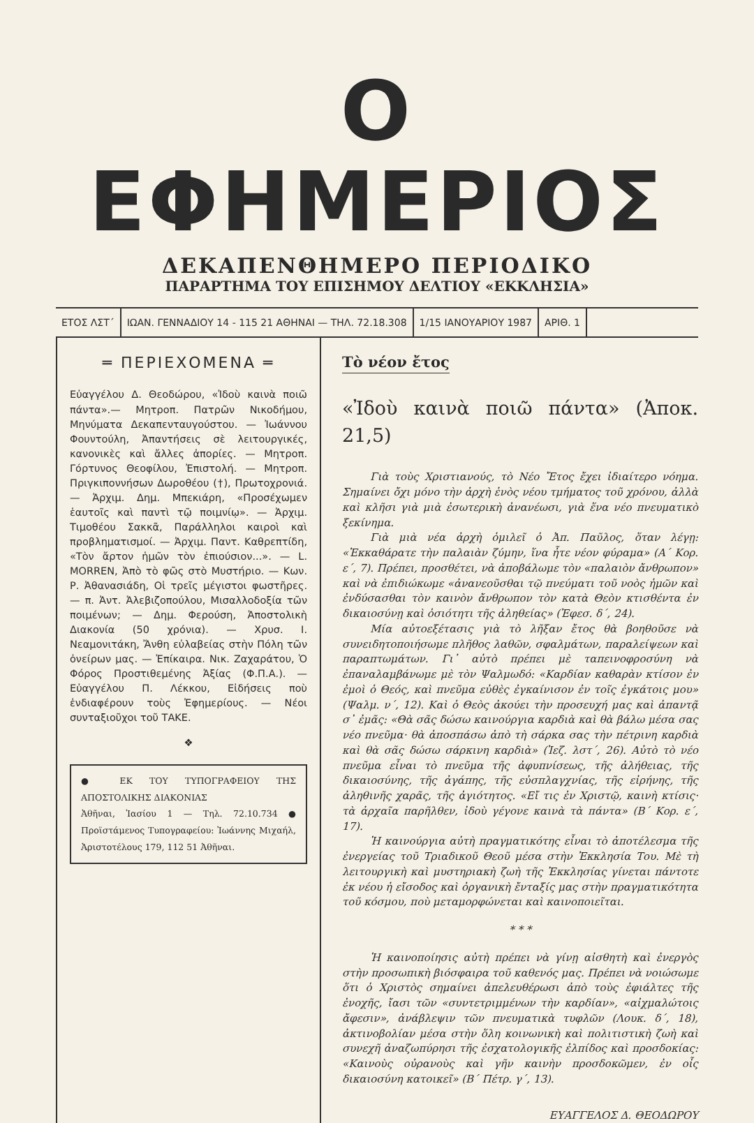Ο ΕΦΗΜΕΡΙΟΣ
ΔΕΚΑΠΕΝΘΗΜΕΡΟ ΠΕΡΙΟΔΙΚΟ
ΠΑΡΑΡΤΗΜΑ ΤΟΥ ΕΠΙΣΗΜΟΥ ΔΕΛΤΙΟΥ «ΕΚΚΛΗΣΙΑ»
ΕΤΟΣ ΛΣΤ΄ ΙΩΑΝ. ΓΕΝΝΑΔΙΟΥ 14 - 115 21 ΑΘΗΝΑΙ — ΤΗΛ. 72.18.308
1/15 ΙΑΝΟΥΑΡΙΟΥ 1987 ΑΡΙΘ. 1
═ ΠΕΡΙΕΧΟΜΕΝΑ ═
Εὐαγγέλου Δ. Θεοδώρου, «Ἰδοὺ καινὰ ποιῶ πάντα».— Μητροπ. Πατρῶν Νικοδήμου, Μηνύματα Δεκαπενταυγούστου. — Ἰωάννου Φουντούλη, Ἀπαντήσεις σὲ λειτουργικές, κανονικὲς καὶ ἄλλες ἀπορίες. — Μητροπ. Γόρτυνος Θεοφίλου, Ἐπιστολή. — Μητροπ. Πριγκιποννήσων Δωροθέου (†), Πρωτοχρονιά. — Ἀρχιμ. Δημ. Μπεκιάρη, «Προσέχωμεν ἑαυτοῖς καὶ παντὶ τῷ ποιμνίῳ». — Ἀρχιμ. Τιμοθέου Σακκᾶ, Παράλληλοι καιροὶ καὶ προβληματισμοί. — Ἀρχιμ. Παντ. Καθρεπτίδη, «Τὸν ἄρτον ἡμῶν τὸν ἐπιούσιον...». — L. MORREN, Ἀπὸ τὸ φῶς στὸ Μυστήριο. — Κων. Ρ. Ἀθανασιάδη, Οἱ τρεῖς μέγιστοι φωστῆρες. — π. Ἀντ. Ἀλεβιζοπούλου, Μισαλλοδοξία τῶν ποιμένων; — Δημ. Φερούση, Ἀποστολικὴ Διακονία (50 χρόνια). — Χρυσ. Ι. Νεαμονιτάκη, Ἄνθη εὐλαβείας στὴν Πόλη τῶν ὀνείρων μας. — Ἐπίκαιρα. Νικ. Ζαχαράτου, Ὁ Φόρος Προστιθεμένης Ἀξίας (Φ.Π.Α.). — Εὐαγγέλου Π. Λέκκου, Εἰδήσεις ποὺ ἐνδιαφέρουν τοὺς Ἐφημερίους. — Νέοι συνταξιοῦχοι τοῦ ΤΑΚΕ.
❖
● ΕΚ ΤΟΥ ΤΥΠΟΓΡΑΦΕΙΟΥ ΤΗΣ ΑΠΟΣΤΟΛΙΚΗΣ ΔΙΑΚΟΝΙΑΣ
Ἀθῆναι, Ἰασίου 1 — Τηλ. 72.10.734 ● Προϊστάμενος Τυπογραφείου: Ἰωάννης Μιχαήλ, Ἀριστοτέλους 179, 112 51 Ἀθῆναι.
Τὸ νέον ἔτος
«Ἰδοὺ καινὰ ποιῶ πάντα» (Ἀποκ. 21,5)
Γιὰ τοὺς Χριστιανούς, τὸ Νέο Ἔτος ἔχει ἰδιαίτερο νόημα. Σημαίνει ὄχι μόνο τὴν ἀρχὴ ἑνὸς νέου τμήματος τοῦ χρόνου, ἀλλὰ καὶ κλῆσι γιὰ μιὰ ἐσωτερικὴ ἀνανέωσι, γιὰ ἕνα νέο πνευματικὸ ξεκίνημα.
Γιὰ μιὰ νέα ἀρχὴ ὁμιλεῖ ὁ Ἀπ. Παῦλος, ὅταν λέγῃ: «Ἐκκαθάρατε τὴν παλαιὰν ζύμην, ἵνα ἦτε νέον φύραμα» (Α΄ Κορ. ε΄, 7). Πρέπει, προσθέτει, νὰ ἀποβάλωμε τὸν «παλαιὸν ἄνθρωπον» καὶ νὰ ἐπιδιώκωμε «ἀνανεοῦσθαι τῷ πνεύματι τοῦ νοὸς ἡμῶν καὶ ἐνδύσασθαι τὸν καινὸν ἄνθρωπον τὸν κατὰ Θεὸν κτισθέντα ἐν δικαιοσύνῃ καὶ ὁσιότητι τῆς ἀληθείας» (Ἐφεσ. δ΄, 24).
Μία αὐτοεξέτασις γιὰ τὸ λῆξαν ἔτος θὰ βοηθοῦσε νὰ συνειδητοποιήσωμε πλῆθος λαθῶν, σφαλμάτων, παραλείψεων καὶ παραπτωμάτων. Γι᾽ αὐτὸ πρέπει μὲ ταπεινοφροσύνη νὰ ἐπαναλαμβάνωμε μὲ τὸν Ψαλμωδό: «Καρδίαν καθαρὰν κτίσον ἐν ἐμοὶ ὁ Θεός, καὶ πνεῦμα εὐθὲς ἐγκαίνισον ἐν τοῖς ἐγκάτοις μου» (Ψαλμ. ν΄, 12). Καὶ ὁ Θεὸς ἀκούει τὴν προσευχή μας καὶ ἀπαντᾷ σ᾽ ἐμᾶς: «Θὰ σᾶς δώσω καινούργια καρδιὰ καὶ θὰ βάλω μέσα σας νέο πνεῦμα· θὰ ἀποσπάσω ἀπὸ τὴ σάρκα σας τὴν πέτρινη καρδιὰ καὶ θὰ σᾶς δώσω σάρκινη καρδιὰ» (Ἰεζ. λστ΄, 26). Αὐτὸ τὸ νέο πνεῦμα εἶναι τὸ πνεῦμα τῆς ἀφυπνίσεως, τῆς ἀλήθειας, τῆς δικαιοσύνης, τῆς ἀγάπης, τῆς εὐσπλαγχνίας, τῆς εἰρήνης, τῆς ἀληθινῆς χαρᾶς, τῆς ἁγιότητος. «Εἴ τις ἐν Χριστῷ, καινὴ κτίσις· τὰ ἀρχαῖα παρῆλθεν, ἰδοὺ γέγονε καινὰ τὰ πάντα» (Β΄ Κορ. ε΄, 17).
Ἡ καινούργια αὐτὴ πραγματικότης εἶναι τὸ ἀποτέλεσμα τῆς ἐνεργείας τοῦ Τριαδικοῦ Θεοῦ μέσα στὴν Ἐκκλησία Του. Μὲ τὴ λειτουργικὴ καὶ μυστηριακὴ ζωὴ τῆς Ἐκκλησίας γίνεται πάντοτε ἐκ νέου ἡ εἴσοδος καὶ ὀργανικὴ ἔνταξίς μας στὴν πραγματικότητα τοῦ κόσμου, ποὺ μεταμορφώνεται καὶ καινοποιεῖται.
* * *
Ἡ καινοποίησις αὐτὴ πρέπει νὰ γίνῃ αἰσθητὴ καὶ ἐνεργὸς στὴν προσωπικὴ βιόσφαιρα τοῦ καθενός μας. Πρέπει νὰ νοιώσωμε ὅτι ὁ Χριστὸς σημαίνει ἀπελευθέρωσι ἀπὸ τοὺς ἐφιάλτες τῆς ἐνοχῆς, ἴασι τῶν «συντετριμμένων τὴν καρδίαν», «αἰχμαλώτοις ἄφεσιν», ἀνάβλεψιν τῶν πνευματικὰ τυφλῶν (Λουκ. δ΄, 18), ἀκτινοβολίαν μέσα στὴν ὅλη κοινωνικὴ καὶ πολιτιστικὴ ζωὴ καὶ συνεχῆ ἀναζωπύρησι τῆς ἐσχατολογικῆς ἐλπίδος καὶ προσδοκίας: «Καινοὺς οὐρανοὺς καὶ γῆν καινὴν προσδοκῶμεν, ἐν οἷς δικαιοσύνη κατοικεῖ» (Β΄ Πέτρ. γ΄, 13).
ΕΥΑΓΓΕΛΟΣ Δ. ΘΕΟΔΩΡΟΥ